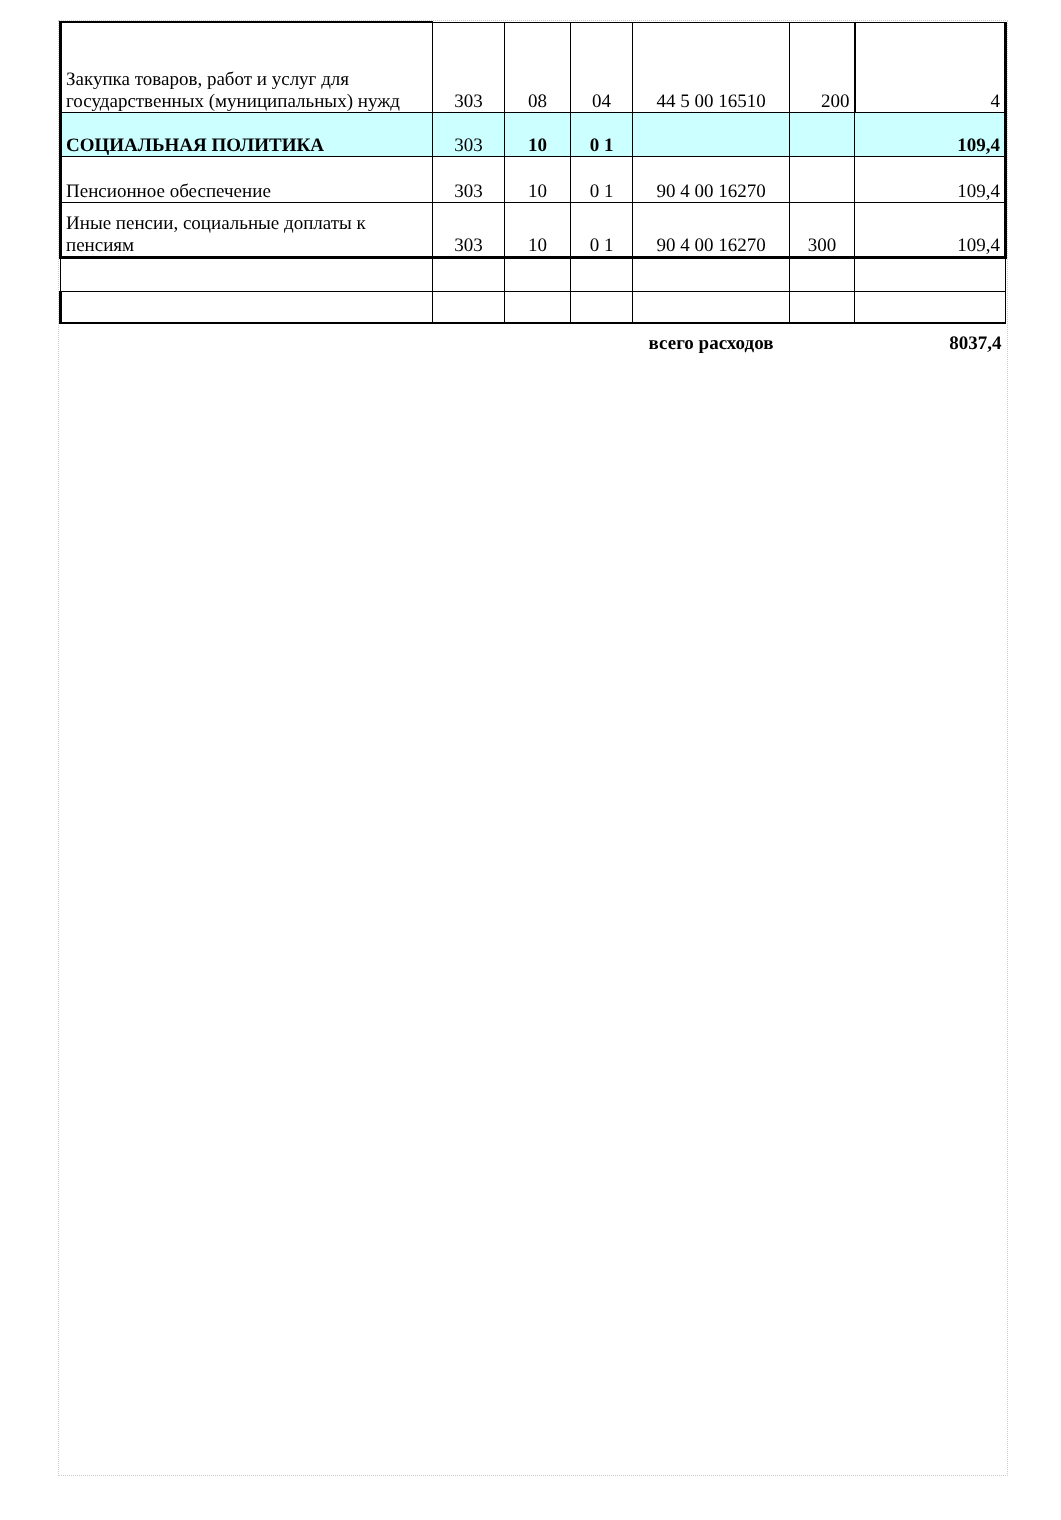| Закупка товаров, работ и услуг для государственных (муниципальных) нужд | 303 | 08 | 04 | 44 5 00 16510 | 200 | 4 |
| СОЦИАЛЬНАЯ ПОЛИТИКА | 303 | 10 | 0 1 | | | 109,4 |
| Пенсионное обеспечение | 303 | 10 | 0 1 | 90 4 00 16270 | | 109,4 |
| Иные пенсии, социальные доплаты к пенсиям | 303 | 10 | 0 1 | 90 4 00 16270 | 300 | 109,4 |
| | | | | всего расходов | | 8037,4 |